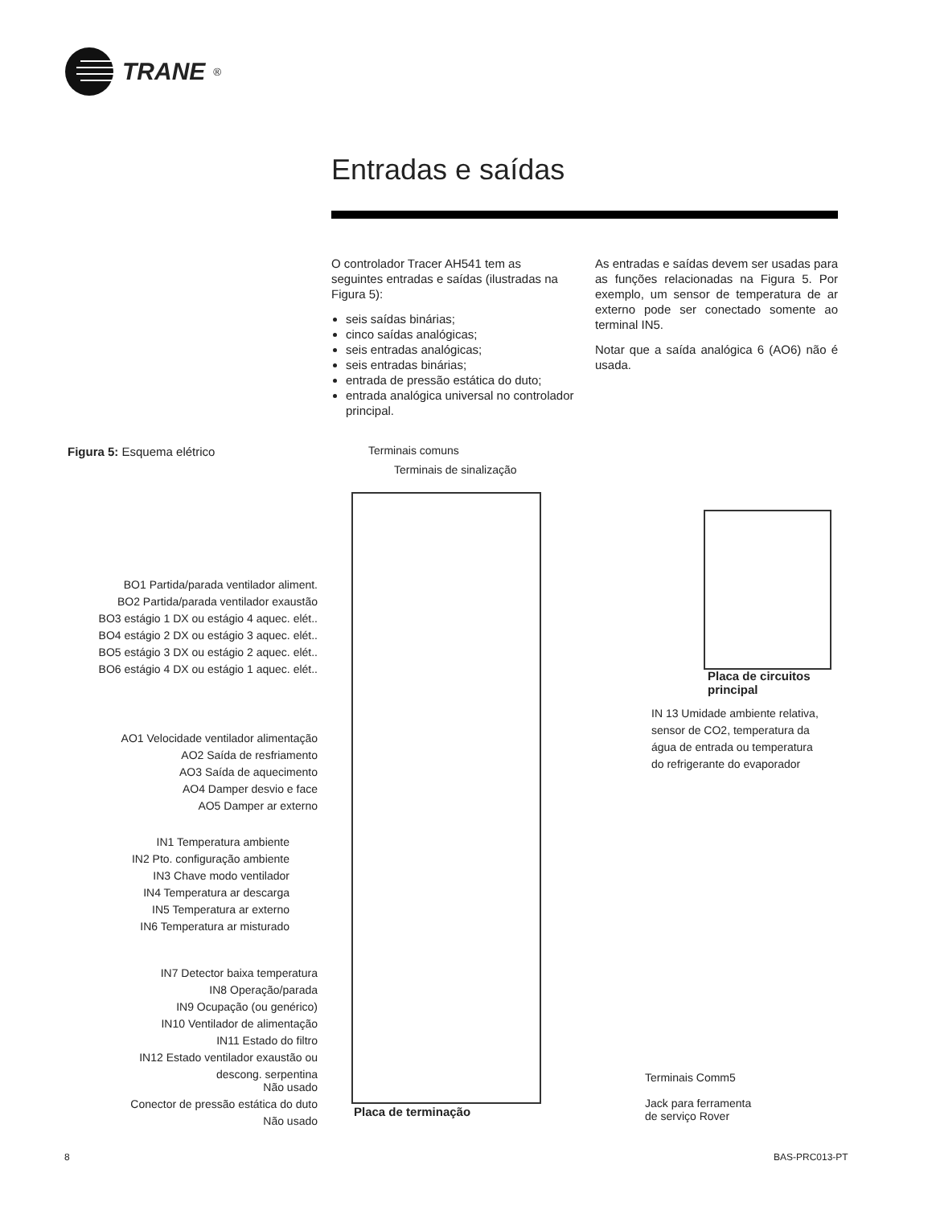TRANE<sup>®</sup>
Entradas e saídas
O controlador Tracer AH541 tem as seguintes entradas e saídas (ilustradas na Figura 5):
seis saídas binárias;
cinco saídas analógicas;
seis entradas analógicas;
seis entradas binárias;
entrada de pressão estática do duto;
entrada analógica universal no controlador principal.
As entradas e saídas devem ser usadas para as funções relacionadas na Figura 5. Por exemplo, um sensor de temperatura de ar externo pode ser conectado somente ao terminal IN5.
Notar que a saída analógica 6 (AO6) não é usada.
Figura 5: Esquema elétrico
Terminais comuns
Terminais de sinalização
BO1 Partida/parada ventilador aliment.
BO2 Partida/parada ventilador exaustão
BO3 estágio 1 DX ou estágio 4 aquec. elét..
BO4 estágio 2 DX ou estágio 3 aquec. elét..
BO5 estágio 3 DX ou estágio 2 aquec. elét..
BO6 estágio 4 DX ou estágio 1 aquec. elét..
AO1 Velocidade ventilador alimentação
AO2 Saída de resfriamento
AO3 Saída de aquecimento
AO4 Damper desvio e face
AO5 Damper ar externo
IN1 Temperatura ambiente
IN2 Pto. configuração ambiente
IN3 Chave modo ventilador
IN4 Temperatura ar descarga
IN5 Temperatura ar externo
IN6 Temperatura ar misturado
IN7 Detector baixa temperatura
IN8 Operação/parada
IN9 Ocupação (ou genérico)
IN10 Ventilador de alimentação
IN11 Estado do filtro
IN12 Estado ventilador exaustão ou
descong. serpentina
Não usado
Conector de pressão estática do duto
Não usado
Placa de terminação
Placa de circuitos
principal
IN 13 Umidade ambiente relativa, sensor de CO2, temperatura da água de entrada ou temperatura do refrigerante do evaporador
Terminais Comm5
Jack para ferramenta
de serviço Rover
8 BAS-PRC013-PT